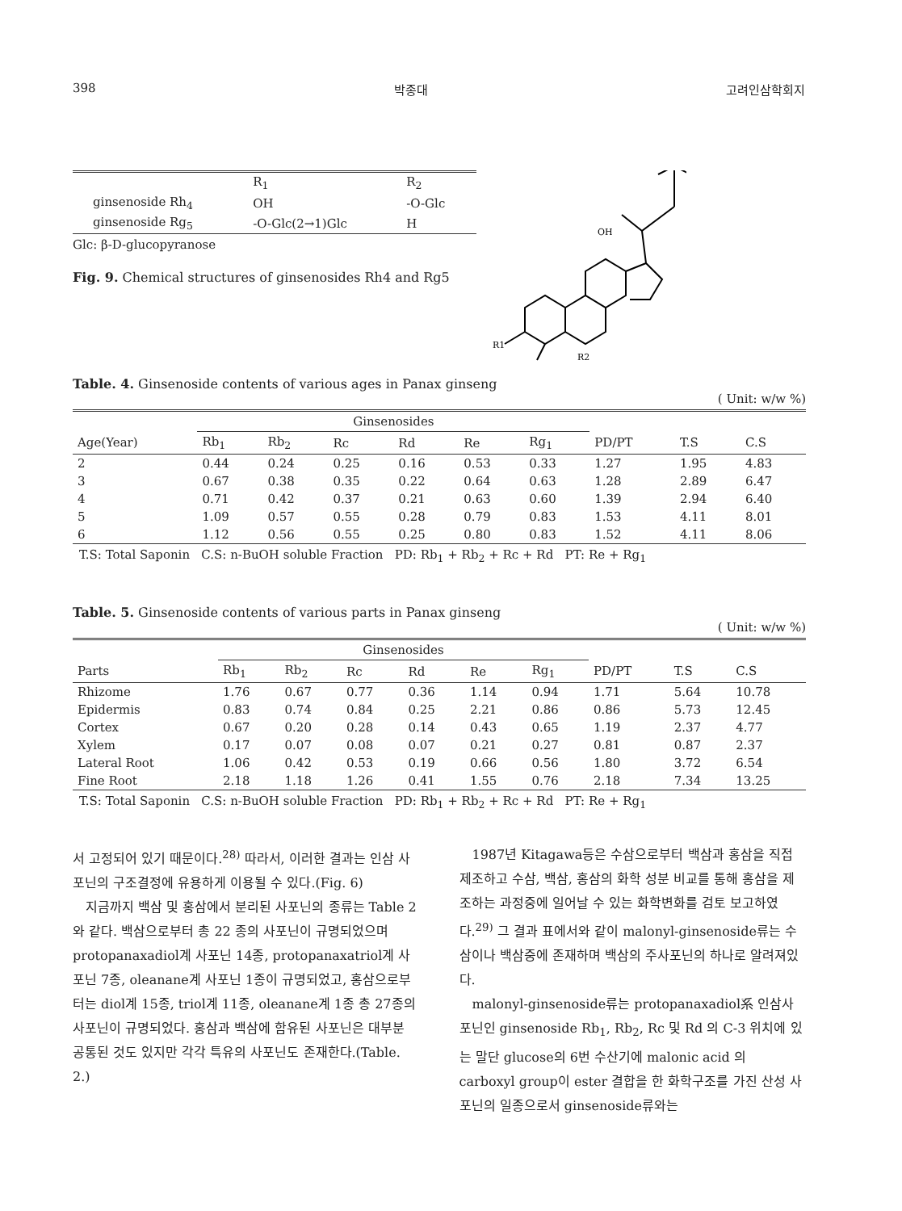398 박종대 고려인삼학회지
| | R<sub>1</sub> | R<sub>2</sub> |
| ginsenoside Rh<sub>4</sub> | OH | -O-Glc |
| ginsenoside Rg<sub>5</sub> | -O-Glc(2→1)Glc | H |
Glc: β-D-glucopyranose
Fig. 9. Chemical structures of ginsenosides Rh4 and Rg5
OH
R1
R2
Table. 4. Ginsenoside contents of various ages in Panax ginseng
( Unit: w/w %)
| | Ginsenosides | | | | | | | | |
| --- | --- | --- | --- | --- | --- | --- | --- | --- | --- |
| Age(Year) | Rb<sub>1</sub> | Rb<sub>2</sub> | Rc | Rd | Re | Rg<sub>1</sub> | PD/PT | T.S | C.S |
| 2 | 0.44 | 0.24 | 0.25 | 0.16 | 0.53 | 0.33 | 1.27 | 1.95 | 4.83 |
| 3 | 0.67 | 0.38 | 0.35 | 0.22 | 0.64 | 0.63 | 1.28 | 2.89 | 6.47 |
| 4 | 0.71 | 0.42 | 0.37 | 0.21 | 0.63 | 0.60 | 1.39 | 2.94 | 6.40 |
| 5 | 1.09 | 0.57 | 0.55 | 0.28 | 0.79 | 0.83 | 1.53 | 4.11 | 8.01 |
| 6 | 1.12 | 0.56 | 0.55 | 0.25 | 0.80 | 0.83 | 1.52 | 4.11 | 8.06 |
T.S: Total Saponin C.S: n-BuOH soluble Fraction PD: Rb<sub>1</sub> + Rb<sub>2</sub> + Rc + Rd PT: Re + Rg<sub>1</sub>
Table. 5. Ginsenoside contents of various parts in Panax ginseng
( Unit: w/w %)
| | Ginsenosides | | | | | | | | |
| --- | --- | --- | --- | --- | --- | --- | --- | --- | --- |
| Parts | Rb<sub>1</sub> | Rb<sub>2</sub> | Rc | Rd | Re | Rg<sub>1</sub> | PD/PT | T.S | C.S |
| Rhizome | 1.76 | 0.67 | 0.77 | 0.36 | 1.14 | 0.94 | 1.71 | 5.64 | 10.78 |
| Epidermis | 0.83 | 0.74 | 0.84 | 0.25 | 2.21 | 0.86 | 0.86 | 5.73 | 12.45 |
| Cortex | 0.67 | 0.20 | 0.28 | 0.14 | 0.43 | 0.65 | 1.19 | 2.37 | 4.77 |
| Xylem | 0.17 | 0.07 | 0.08 | 0.07 | 0.21 | 0.27 | 0.81 | 0.87 | 2.37 |
| Lateral Root | 1.06 | 0.42 | 0.53 | 0.19 | 0.66 | 0.56 | 1.80 | 3.72 | 6.54 |
| Fine Root | 2.18 | 1.18 | 1.26 | 0.41 | 1.55 | 0.76 | 2.18 | 7.34 | 13.25 |
T.S: Total Saponin C.S: n-BuOH soluble Fraction PD: Rb<sub>1</sub> + Rb<sub>2</sub> + Rc + Rd PT: Re + Rg<sub>1</sub>
서 고정되어 있기 때문이다.<sup>28)</sup> 따라서, 이러한 결과는 인삼 사포닌의 구조결정에 유용하게 이용될 수 있다.(Fig. 6)
지금까지 백삼 및 홍삼에서 분리된 사포닌의 종류는 Table 2 와 같다. 백삼으로부터 총 22 종의 사포닌이 규명되었으며 protopanaxadiol계 사포닌 14종, protopanaxatriol계 사포닌 7종, oleanane계 사포닌 1종이 규명되었고, 홍삼으로부터는 diol계 15종, triol계 11종, oleanane계 1종 총 27종의 사포닌이 규명되었다. 홍삼과 백삼에 함유된 사포닌은 대부분 공통된 것도 있지만 각각 특유의 사포닌도 존재한다.(Table. 2.)
1987년 Kitagawa등은 수삼으로부터 백삼과 홍삼을 직접 제조하고 수삼, 백삼, 홍삼의 화학 성분 비교를 통해 홍삼을 제조하는 과정중에 일어날 수 있는 화학변화를 검토 보고하였다.<sup>29)</sup> 그 결과 표에서와 같이 malonyl-ginsenoside류는 수삼이나 백삼중에 존재하며 백삼의 주사포닌의 하나로 알려져있다.
malonyl-ginsenoside류는 protopanaxadiol系 인삼사포닌인 ginsenoside Rb<sub>1</sub>, Rb<sub>2</sub>, Rc 및 Rd 의 C-3 위치에 있는 말단 glucose의 6번 수산기에 malonic acid 의 carboxyl group이 ester 결합을 한 화학구조를 가진 산성 사포닌의 일종으로서 ginsenoside류와는